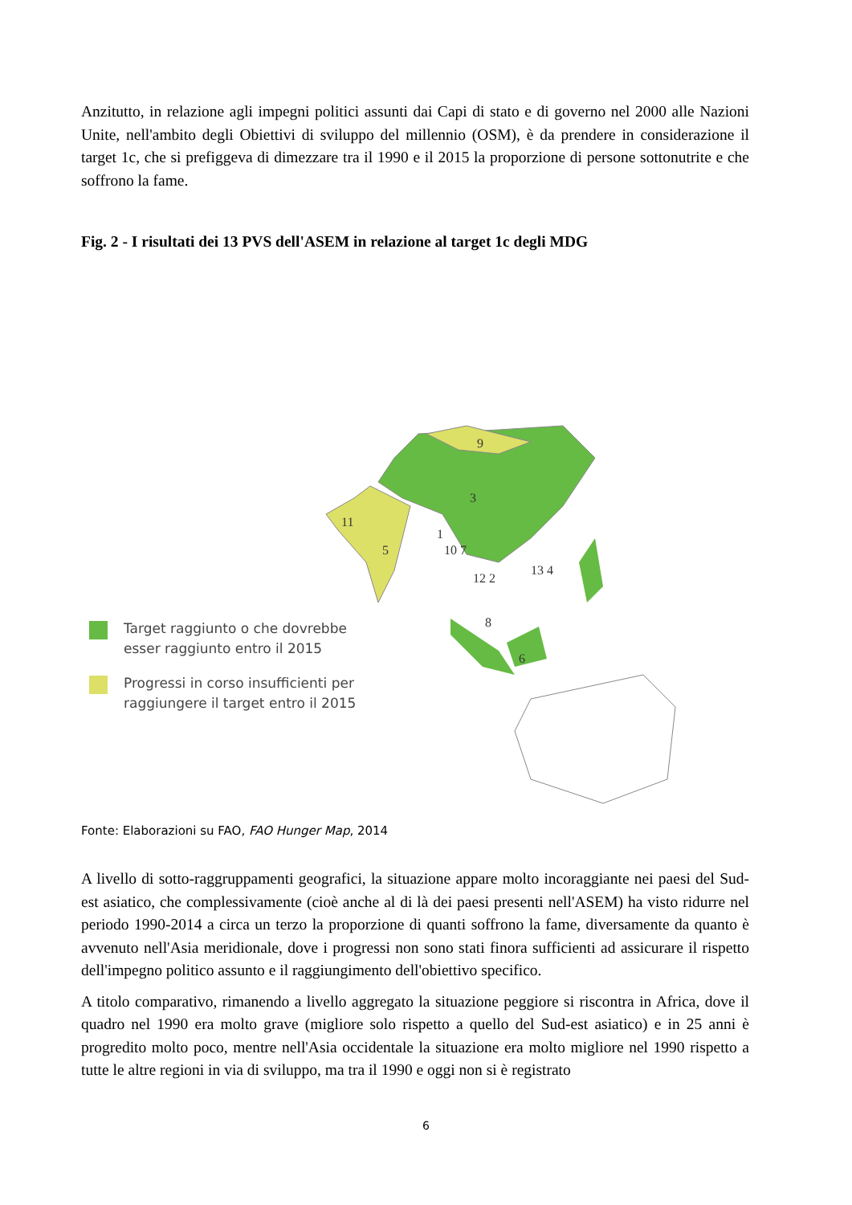Anzitutto, in relazione agli impegni politici assunti dai Capi di stato e di governo nel 2000 alle Nazioni Unite, nell'ambito degli Obiettivi di sviluppo del millennio (OSM), è da prendere in considerazione il target 1c, che si prefiggeva di dimezzare tra il 1990 e il 2015 la proporzione di persone sottonutrite e che soffrono la fame.
Fig. 2 - I risultati dei 13 PVS dell'ASEM in relazione al target 1c degli MDG
9
3
11
5
1
10 7
13 4
12 2
8
6
Target raggiunto o che dovrebbe
esser raggiunto entro il 2015
Progressi in corso insufficienti per
raggiungere il target entro il 2015
Fonte: Elaborazioni su FAO, FAO Hunger Map, 2014
A livello di sotto-raggruppamenti geografici, la situazione appare molto incoraggiante nei paesi del Sud-est asiatico, che complessivamente (cioè anche al di là dei paesi presenti nell'ASEM) ha visto ridurre nel periodo 1990-2014 a circa un terzo la proporzione di quanti soffrono la fame, diversamente da quanto è avvenuto nell'Asia meridionale, dove i progressi non sono stati finora sufficienti ad assicurare il rispetto dell'impegno politico assunto e il raggiungimento dell'obiettivo specifico.
A titolo comparativo, rimanendo a livello aggregato la situazione peggiore si riscontra in Africa, dove il quadro nel 1990 era molto grave (migliore solo rispetto a quello del Sud-est asiatico) e in 25 anni è progredito molto poco, mentre nell'Asia occidentale la situazione era molto migliore nel 1990 rispetto a tutte le altre regioni in via di sviluppo, ma tra il 1990 e oggi non si è registrato
6